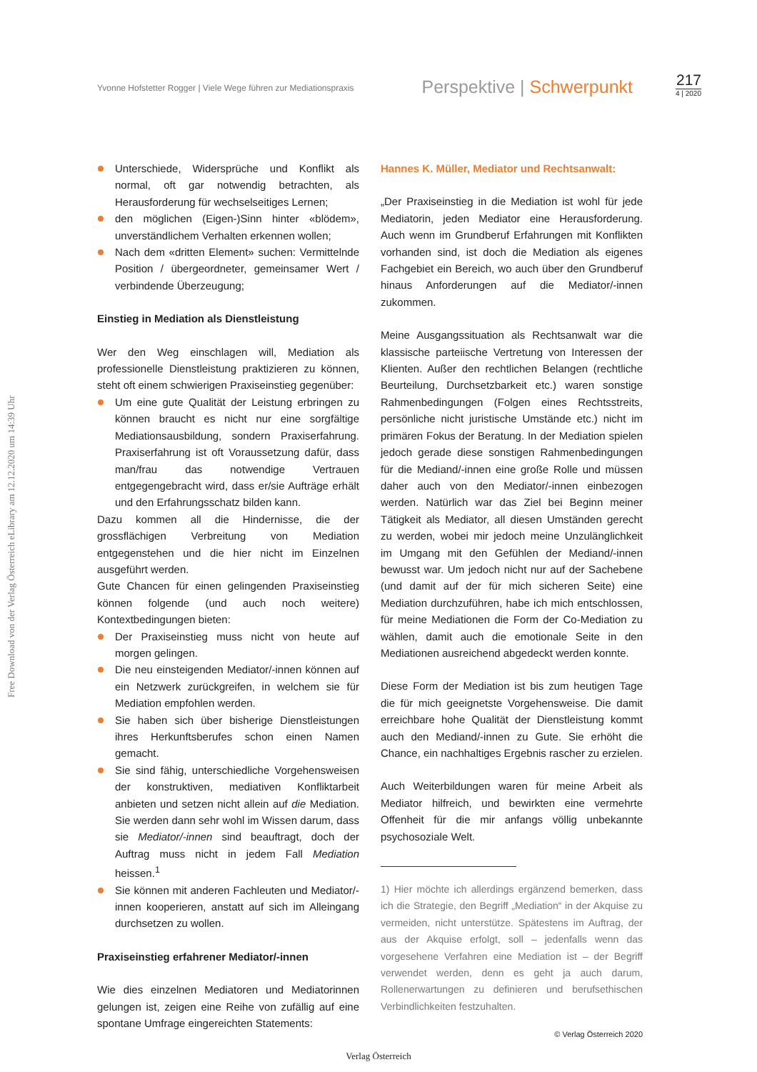Yvonne Hofstetter Rogger | Viele Wege führen zur Mediationspraxis
Perspektive | Schwerpunkt
217
4 | 2020
Free Download von der Verlag Österreich eLibrary am 12.12.2020 um 14:39 Uhr
Unterschiede, Widersprüche und Konflikt als normal, oft gar notwendig betrachten, als Herausforderung für wechselseitiges Lernen;
den möglichen (Eigen-)Sinn hinter «blödem», unverständlichem Verhalten erkennen wollen;
Nach dem «dritten Element» suchen: Vermittelnde Position / übergeordneter, gemeinsamer Wert / verbindende Überzeugung;
Einstieg in Mediation als Dienstleistung
Wer den Weg einschlagen will, Mediation als professionelle Dienstleistung praktizieren zu können, steht oft einem schwierigen Praxiseinstieg gegenüber:
Um eine gute Qualität der Leistung erbringen zu können braucht es nicht nur eine sorgfältige Mediationsausbildung, sondern Praxiserfahrung. Praxiserfahrung ist oft Voraussetzung dafür, dass man/frau das notwendige Vertrauen entgegengebracht wird, dass er/sie Aufträge erhält und den Erfahrungsschatz bilden kann.
Dazu kommen all die Hindernisse, die der grossflächigen Verbreitung von Mediation entgegenstehen und die hier nicht im Einzelnen ausgeführt werden.
Gute Chancen für einen gelingenden Praxiseinstieg können folgende (und auch noch weitere) Kontextbedingungen bieten:
Der Praxiseinstieg muss nicht von heute auf morgen gelingen.
Die neu einsteigenden Mediator/-innen können auf ein Netzwerk zurückgreifen, in welchem sie für Mediation empfohlen werden.
Sie haben sich über bisherige Dienstleistungen ihres Herkunftsberufes schon einen Namen gemacht.
Sie sind fähig, unterschiedliche Vorgehensweisen der konstruktiven, mediativen Konfliktarbeit anbieten und setzen nicht allein auf die Mediation. Sie werden dann sehr wohl im Wissen darum, dass sie Mediator/-innen sind beauftragt, doch der Auftrag muss nicht in jedem Fall Mediation heissen.<sup>1</sup>
Sie können mit anderen Fachleuten und Mediator/-innen kooperieren, anstatt auf sich im Alleingang durchsetzen zu wollen.
Praxiseinstieg erfahrener Mediator/-innen
Wie dies einzelnen Mediatoren und Mediatorinnen gelungen ist, zeigen eine Reihe von zufällig auf eine spontane Umfrage eingereichten Statements:
Hannes K. Müller, Mediator und Rechtsanwalt:
„Der Praxiseinstieg in die Mediation ist wohl für jede Mediatorin, jeden Mediator eine Herausforderung. Auch wenn im Grundberuf Erfahrungen mit Konflikten vorhanden sind, ist doch die Mediation als eigenes Fachgebiet ein Bereich, wo auch über den Grundberuf hinaus Anforderungen auf die Mediator/-innen zukommen.
Meine Ausgangssituation als Rechtsanwalt war die klassische parteiische Vertretung von Interessen der Klienten. Außer den rechtlichen Belangen (rechtliche Beurteilung, Durchsetzbarkeit etc.) waren sonstige Rahmenbedingungen (Folgen eines Rechtsstreits, persönliche nicht juristische Umstände etc.) nicht im primären Fokus der Beratung. In der Mediation spielen jedoch gerade diese sonstigen Rahmenbedingungen für die Mediand/-innen eine große Rolle und müssen daher auch von den Mediator/-innen einbezogen werden. Natürlich war das Ziel bei Beginn meiner Tätigkeit als Mediator, all diesen Umständen gerecht zu werden, wobei mir jedoch meine Unzulänglichkeit im Umgang mit den Gefühlen der Mediand/-innen bewusst war. Um jedoch nicht nur auf der Sachebene (und damit auf der für mich sicheren Seite) eine Mediation durchzuführen, habe ich mich entschlossen, für meine Mediationen die Form der Co-Mediation zu wählen, damit auch die emotionale Seite in den Mediationen ausreichend abgedeckt werden konnte.
Diese Form der Mediation ist bis zum heutigen Tage die für mich geeignetste Vorgehensweise. Die damit erreichbare hohe Qualität der Dienstleistung kommt auch den Mediand/-innen zu Gute. Sie erhöht die Chance, ein nachhaltiges Ergebnis rascher zu erzielen.
Auch Weiterbildungen waren für meine Arbeit als Mediator hilfreich, und bewirkten eine vermehrte Offenheit für die mir anfangs völlig unbekannte psychosoziale Welt.
1) Hier möchte ich allerdings ergänzend bemerken, dass ich die Strategie, den Begriff „Mediation“ in der Akquise zu vermeiden, nicht unterstütze. Spätestens im Auftrag, der aus der Akquise erfolgt, soll – jedenfalls wenn das vorgesehene Verfahren eine Mediation ist – der Begriff verwendet werden, denn es geht ja auch darum, Rollenerwartungen zu definieren und berufsethischen Verbindlichkeiten festzuhalten.
© Verlag Österreich 2020
Verlag Österreich